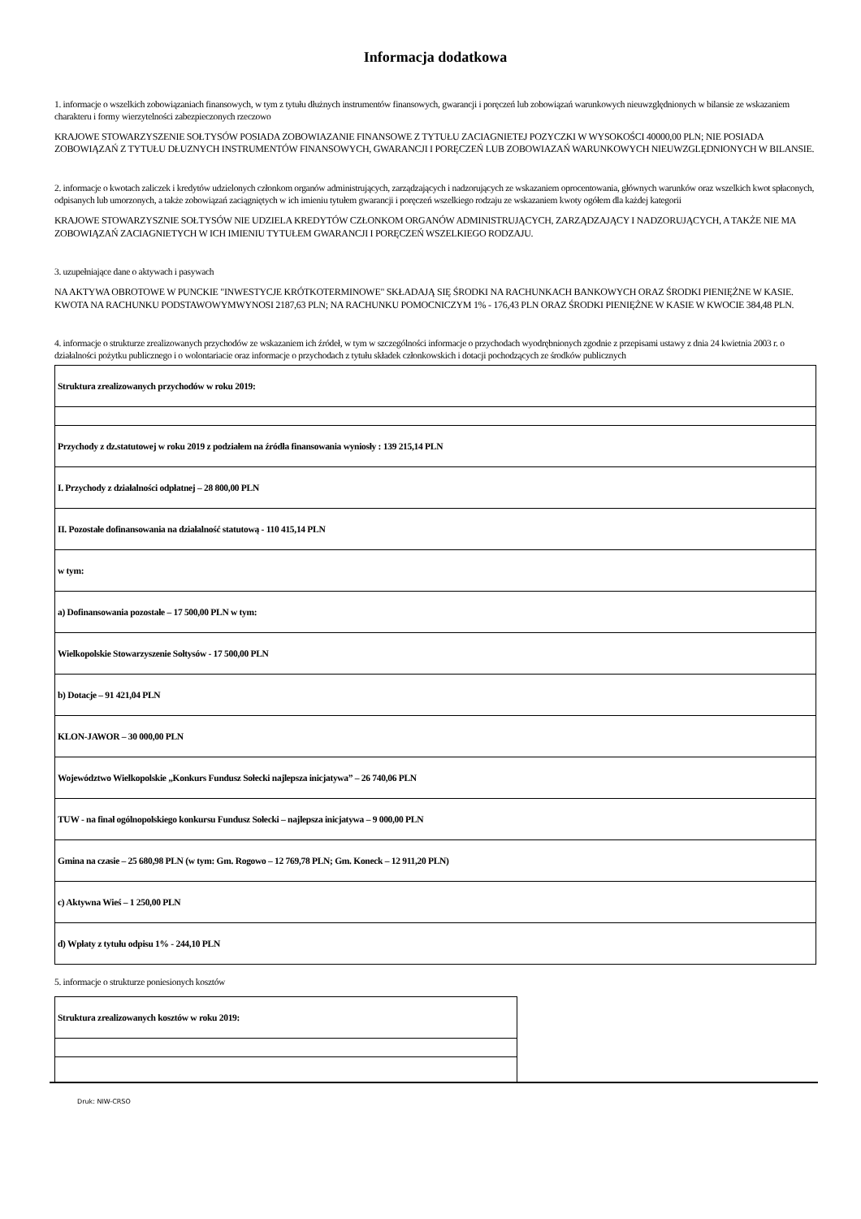Informacja dodatkowa
1. informacje o wszelkich zobowiązaniach finansowych, w tym z tytułu dłużnych instrumentów finansowych, gwarancji i poręczeń lub zobowiązań warunkowych nieuwzględnionych w bilansie ze wskazaniem charakteru i formy wierzytelności zabezpieczonych rzeczowo
KRAJOWE STOWARZYSZENIE SOŁTYSÓW POSIADA ZOBOWIAZANIE FINANSOWE Z TYTUŁU ZACIAGNIETEJ POZYCZKI W WYSOKOŚCI 40000,00 PLN; NIE POSIADA ZOBOWIĄZAŃ Z TYTUŁU DŁUZNYCH INSTRUMENTÓW FINANSOWYCH, GWARANCJI I PORĘCZEŃ LUB ZOBOWIAZAŃ WARUNKOWYCH NIEUWZGLĘDNIONYCH W BILANSIE.
2. informacje o kwotach zaliczek i kredytów udzielonych członkom organów administrujących, zarządzających i nadzorujących ze wskazaniem oprocentowania, głównych warunków oraz wszelkich kwot spłaconych, odpisanych lub umorzonych, a także zobowiązań zaciągniętych w ich imieniu tytułem gwarancji i poręczeń wszelkiego rodzaju ze wskazaniem kwoty ogółem dla każdej kategorii
KRAJOWE STOWARZYSZNIE SOŁTYSÓW NIE UDZIELA KREDYTÓW CZŁONKOM ORGANÓW ADMINISTRUJĄCYCH, ZARZĄDZAJĄCY I NADZORUJĄCYCH, A TAKŻE NIE MA ZOBOWIĄZAŃ ZACIAGNIETYCH W ICH IMIENIU TYTUŁEM GWARANCJI I PORĘCZEŃ WSZELKIEGO RODZAJU.
3. uzupełniające dane o aktywach i pasywach
NA AKTYWA OBROTOWE W PUNCKIE "INWESTYCJE KRÓTKOTERMINOWE" SKŁADAJĄ SIĘ ŚRODKI NA RACHUNKACH BANKOWYCH ORAZ ŚRODKI PIENIĘŻNE W KASIE. KWOTA NA RACHUNKU PODSTAWOWYMWYNOSI 2187,63 PLN; NA RACHUNKU POMOCNICZYM 1% - 176,43 PLN ORAZ ŚRODKI PIENIĘŻNE W KASIE W KWOCIE 384,48 PLN.
4. informacje o strukturze zrealizowanych przychodów ze wskazaniem ich źródeł, w tym w szczególności informacje o przychodach wyodrębnionych zgodnie z przepisami ustawy z dnia 24 kwietnia 2003 r. o działalności pożytku publicznego i o wolontariacie oraz informacje o przychodach z tytułu składek członkowskich i dotacji pochodzących ze środków publicznych
| Struktura zrealizowanych przychodów w roku 2019: |
| Przychody z dz.statutowej w roku 2019 z podziałem na źródła finansowania wyniosły : 139 215,14 PLN |
| I. Przychody z działalności odpłatnej – 28 800,00 PLN |
| II. Pozostałe dofinansowania na działalność statutową - 110 415,14 PLN |
| w tym: |
| a) Dofinansowania pozostałe – 17 500,00 PLN w tym: |
| Wielkopolskie Stowarzyszenie Sołtysów - 17 500,00 PLN |
| b) Dotacje – 91 421,04 PLN |
| KLON-JAWOR – 30 000,00 PLN |
| Województwo Wielkopolskie „Konkurs Fundusz Sołecki najlepsza inicjatywa” – 26 740,06 PLN |
| TUW - na finał ogólnopolskiego konkursu Fundusz Sołecki – najlepsza inicjatywa – 9 000,00 PLN |
| Gmina na czasie – 25 680,98 PLN (w tym: Gm. Rogowo – 12 769,78 PLN; Gm. Koneck – 12 911,20 PLN) |
| c) Aktywna Wieś – 1 250,00 PLN |
| d) Wpłaty z tytułu odpisu 1% - 244,10 PLN |
5. informacje o strukturze poniesionych kosztów
| Struktura zrealizowanych kosztów w roku 2019: |
Druk: NIW-CRSO